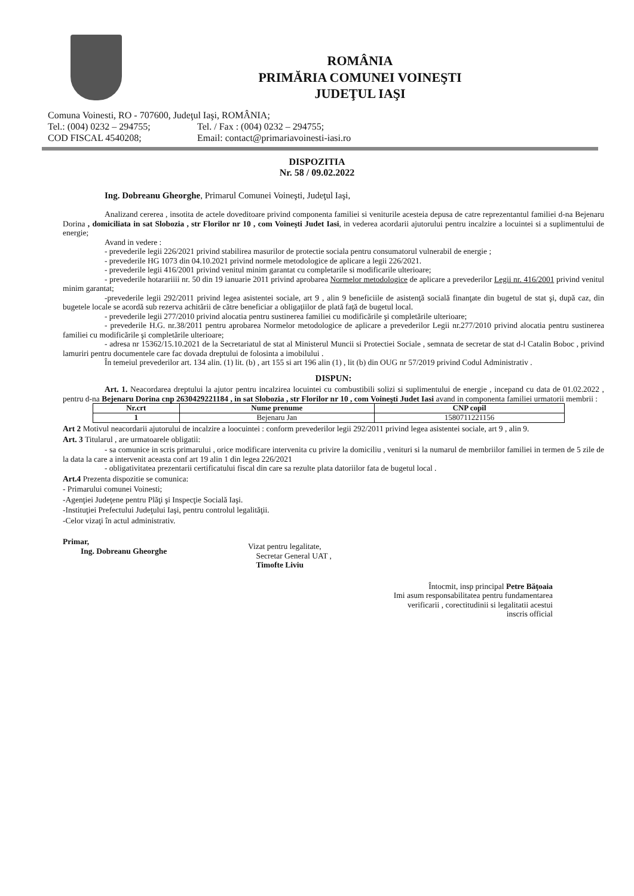ROMÂNIA
PRIMĂRIA COMUNEI VOINEŞTI
JUDEŢUL IAŞI
Comuna Voinesti, RO - 707600, Judeţul Iaşi, ROMÂNIA;
Tel.: (004) 0232 – 294755; Tel. / Fax : (004) 0232 – 294755;
COD FISCAL 4540208; Email: contact@primariavoinesti-iasi.ro
DISPOZITIA
Nr. 58 / 09.02.2022
Ing. Dobreanu Gheorghe, Primarul Comunei Voineşti, Judeţul Iaşi,
Analizand cererea , insotita de actele doveditoare privind componenta familiei si veniturile acesteia depusa de catre reprezentantul familiei d-na Bejenaru Dorina , domiciliata in sat Slobozia , str Florilor nr 10 , com Voineşti Judet Iasi, in vederea acordarii ajutorului pentru incalzire a locuintei si a suplimentului de energie;
Avand in vedere :
- prevederile legii 226/2021 privind stabilirea masurilor de protectie sociala pentru consumatorul vulnerabil de energie ;
- prevederile HG 1073 din 04.10.2021 privind normele metodologice de aplicare a legii 226/2021.
- prevederile legii 416/2001 privind venitul minim garantat cu completarile si modificarile ulterioare;
- prevederile hotarariiii nr. 50 din 19 ianuarie 2011 privind aprobarea Normelor metodologice de aplicare a prevederilor Legii nr. 416/2001 privind venitul minim garantat;
-prevederile legii 292/2011 privind legea asistentei sociale, art 9 , alin 9 beneficiile de asistenţă socială finanţate din bugetul de stat şi, după caz, din bugetele locale se acordă sub rezerva achitării de către beneficiar a obligaţiilor de plată faţă de bugetul local.
- prevederile legii 277/2010 privind alocatia pentru sustinerea familiei cu modificările şi completările ulterioare;
- prevederile H.G. nr.38/2011 pentru aprobarea Normelor metodologice de aplicare a prevederilor Legii nr.277/2010 privind alocatia pentru sustinerea familiei cu modificările şi completările ulterioare;
- adresa nr 15362/15.10.2021 de la Secretariatul de stat al Ministerul Muncii si Protectiei Sociale , semnata de secretar de stat d-l Catalin Boboc , privind lamuriri pentru documentele care fac dovada dreptului de folosinta a imobilului .
În temeiul prevederilor art. 134 alin. (1) lit. (b) , art 155 si art 196 alin (1) , lit (b) din OUG nr 57/2019 privind Codul Administrativ .
DISPUN:
Art. 1. Neacordarea dreptului la ajutor pentru incalzirea locuintei cu combustibili solizi si suplimentului de energie , incepand cu data de 01.02.2022 , pentru d-na Bejenaru Dorina cnp 2630429221184 , in sat Slobozia , str Florilor nr 10 , com Voineşti Judet Iasi avand in componenta familiei urmatorii membrii :
| Nr.crt | Nume prenume | CNP copil |
| --- | --- | --- |
| 1 | Bejenaru Jan | 1580711221156 |
Art 2 Motivul neacordarii ajutorului de incalzire a loocuintei : conform prevederilor legii 292/2011 privind legea asistentei sociale, art 9 , alin 9.
Art. 3 Titularul , are urmatoarele obligatii:
- sa comunice in scris primarului , orice modificare intervenita cu privire la domiciliu , venituri si la numarul de membriilor familiei in termen de 5 zile de la data la care a intervenit aceasta conf art 19 alin 1 din legea 226/2021
- obligativitatea prezentarii certificatului fiscal din care sa rezulte plata datoriilor fata de bugetul local .
Art.4 Prezenta dispozitie se comunica:
- Primarului comunei Voinesti;
-Agenţiei Judeţene pentru Plăţi şi Inspecţie Socială Iaşi.
-Instituţiei Prefectului Judeţului Iaşi, pentru controlul legalităţii.
-Celor vizaţi în actul administrativ.
Primar,
Ing. Dobreanu Gheorghe
Vizat pentru legalitate,
Secretar General UAT ,
Timofte Liviu
Întocmit, insp principal Petre Băţoaia
Imi asum responsabilitatea pentru fundamentarea verificarii , corectitudinii si legalitatii acestui inscris official